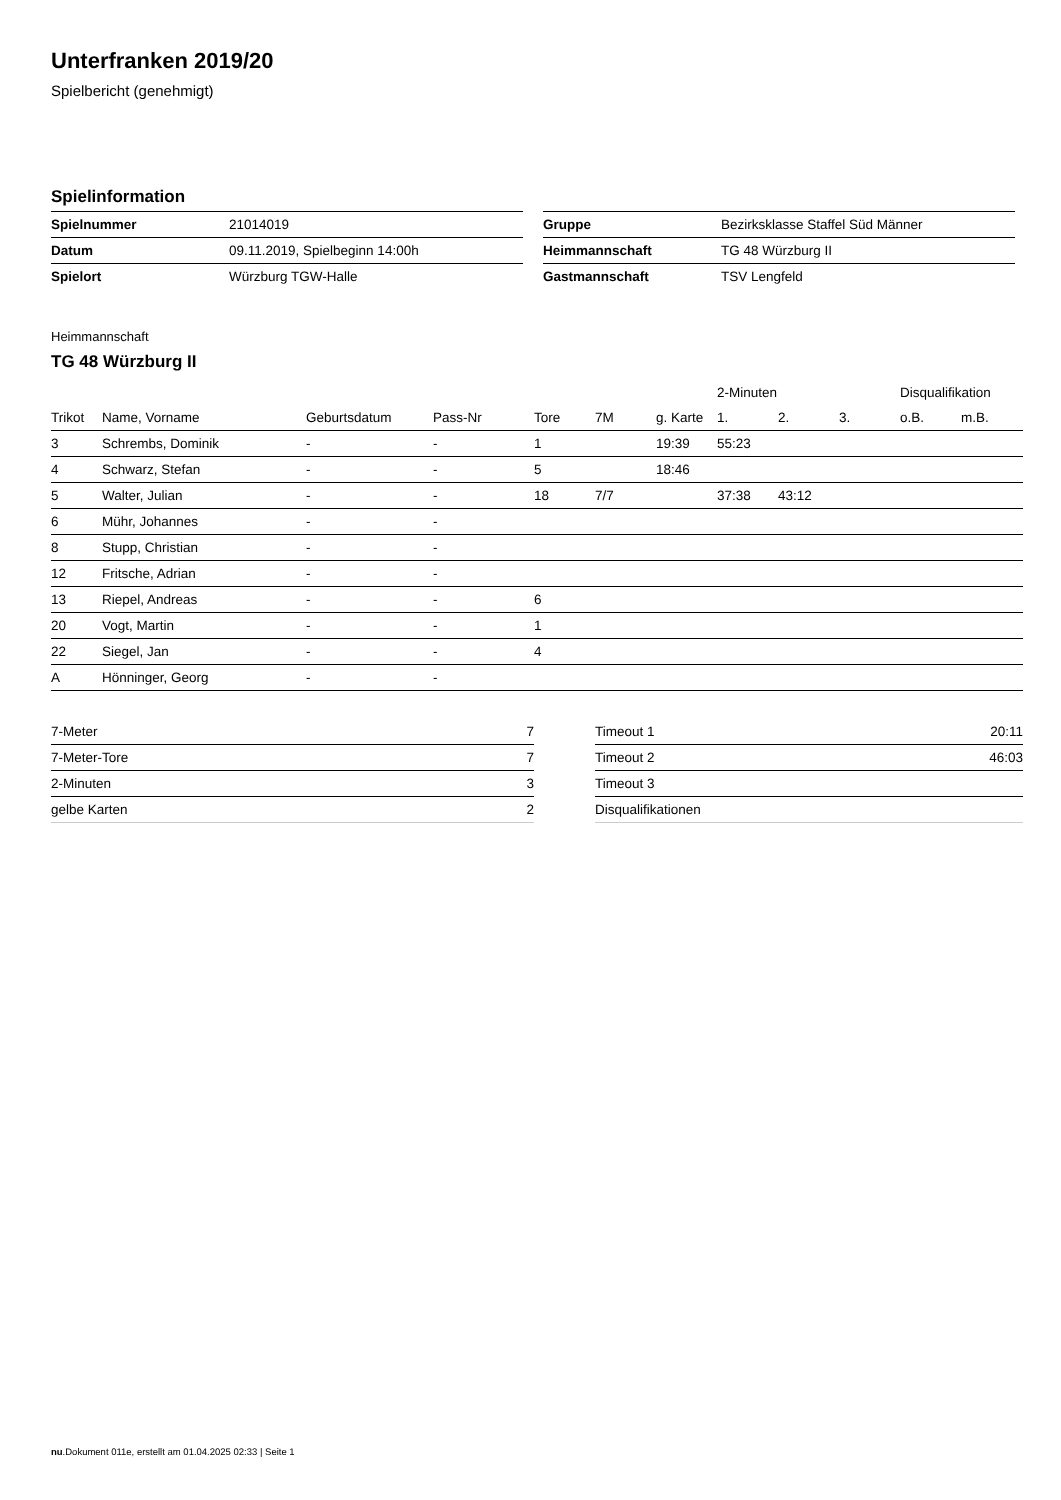Unterfranken 2019/20
Spielbericht (genehmigt)
Spielinformation
| Spielnummer | 21014019 |
| Datum | 09.11.2019, Spielbeginn 14:00h |
| Spielort | Würzburg TGW-Halle |
| Gruppe | Bezirksklasse Staffel Süd Männer |
| Heimmannschaft | TG 48 Würzburg II |
| Gastmannschaft | TSV Lengfeld |
Heimmannschaft
TG 48 Würzburg II
| | | | | | | | 2-Minuten | | | Disqualifikation | |
| --- | --- | --- | --- | --- | --- | --- | --- | --- | --- | --- | --- |
| Trikot | Name, Vorname | Geburtsdatum | Pass-Nr | Tore | 7M | g. Karte | 1. | 2. | 3. | o.B. | m.B. |
| 3 | Schrembs, Dominik | - | - | 1 | | 19:39 | 55:23 | | | | |
| 4 | Schwarz, Stefan | - | - | 5 | | 18:46 | | | | | |
| 5 | Walter, Julian | - | - | 18 | 7/7 | | 37:38 | 43:12 | | | |
| 6 | Mühr, Johannes | - | - | | | | | | | | |
| 8 | Stupp, Christian | - | - | | | | | | | | |
| 12 | Fritsche, Adrian | - | - | | | | | | | | |
| 13 | Riepel, Andreas | - | - | 6 | | | | | | | |
| 20 | Vogt, Martin | - | - | 1 | | | | | | | |
| 22 | Siegel, Jan | - | - | 4 | | | | | | | |
| A | Hönninger, Georg | - | - | | | | | | | | |
| 7-Meter | 7 |
| 7-Meter-Tore | 7 |
| 2-Minuten | 3 |
| gelbe Karten | 2 |
| Timeout 1 | 20:11 |
| Timeout 2 | 46:03 |
| Timeout 3 | |
| Disqualifikationen | |
nu.Dokument 011e, erstellt am 01.04.2025 02:33 | Seite 1